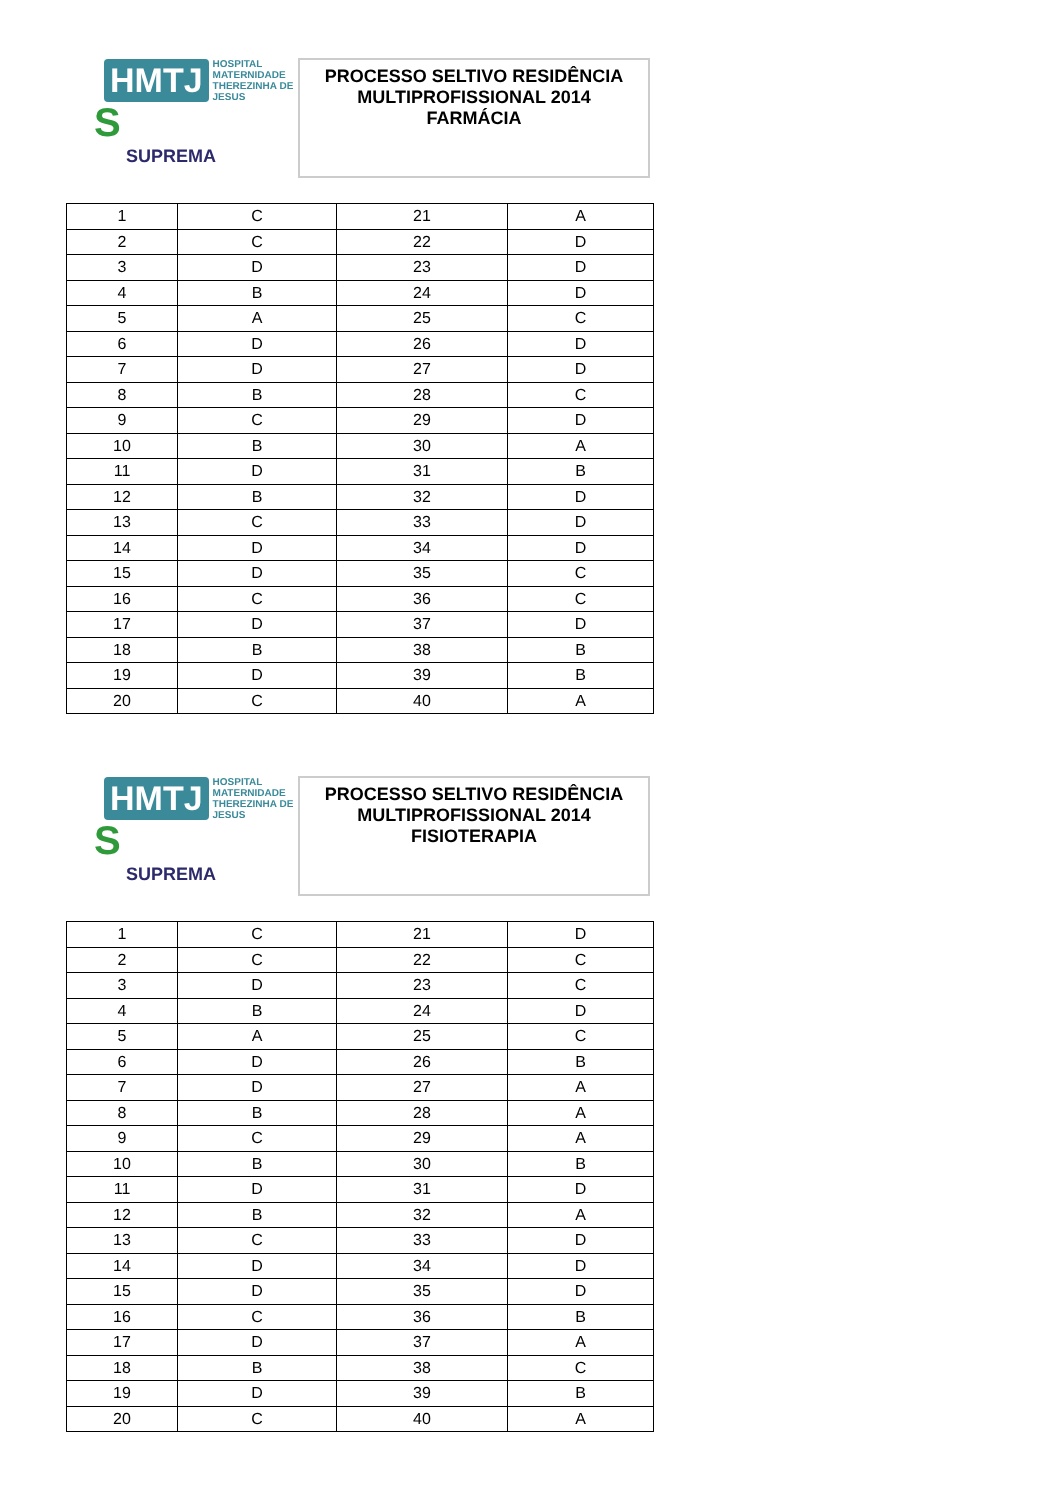HMTJ HOSPITAL
MATERNIDADE
THEREZINHA DE JESUS
S
SUPREMA
PROCESSO SELTIVO RESIDÊNCIA
MULTIPROFISSIONAL 2014
FARMÁCIA
| 1 | C | 21 | A |
| 2 | C | 22 | D |
| 3 | D | 23 | D |
| 4 | B | 24 | D |
| 5 | A | 25 | C |
| 6 | D | 26 | D |
| 7 | D | 27 | D |
| 8 | B | 28 | C |
| 9 | C | 29 | D |
| 10 | B | 30 | A |
| 11 | D | 31 | B |
| 12 | B | 32 | D |
| 13 | C | 33 | D |
| 14 | D | 34 | D |
| 15 | D | 35 | C |
| 16 | C | 36 | C |
| 17 | D | 37 | D |
| 18 | B | 38 | B |
| 19 | D | 39 | B |
| 20 | C | 40 | A |
HMTJ HOSPITAL
MATERNIDADE
THEREZINHA DE JESUS
S
SUPREMA
PROCESSO SELTIVO RESIDÊNCIA
MULTIPROFISSIONAL 2014
FISIOTERAPIA
| 1 | C | 21 | D |
| 2 | C | 22 | C |
| 3 | D | 23 | C |
| 4 | B | 24 | D |
| 5 | A | 25 | C |
| 6 | D | 26 | B |
| 7 | D | 27 | A |
| 8 | B | 28 | A |
| 9 | C | 29 | A |
| 10 | B | 30 | B |
| 11 | D | 31 | D |
| 12 | B | 32 | A |
| 13 | C | 33 | D |
| 14 | D | 34 | D |
| 15 | D | 35 | D |
| 16 | C | 36 | B |
| 17 | D | 37 | A |
| 18 | B | 38 | C |
| 19 | D | 39 | B |
| 20 | C | 40 | A |